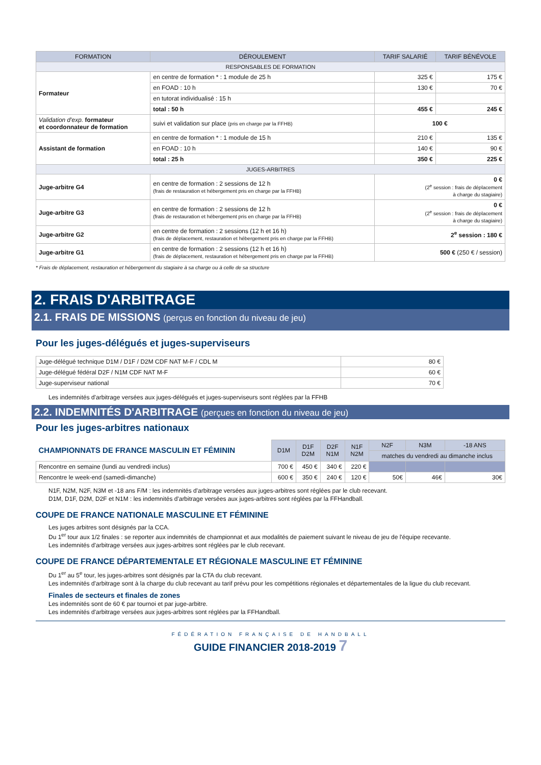| FORMATION | DÉROULEMENT | TARIF SALARIÉ | TARIF BÉNÉVOLE |
| --- | --- | --- | --- |
| RESPONSABLES DE FORMATION | | | |
| Formateur | en centre de formation * : 1 module de 25 h | 325 € | 175 € |
| | en FOAD : 10 h | 130 € | 70 € |
| | en tutorat individualisé : 15 h | | |
| | total : 50 h | 455 € | 245 € |
| Validation d'exp. formateur et coordonnateur de formation | suivi et validation sur place (pris en charge par la FFHB) | 100 € | |
| Assistant de formation | en centre de formation * : 1 module de 15 h | 210 € | 135 € |
| | en FOAD : 10 h | 140 € | 90 € |
| | total : 25 h | 350 € | 225 € |
| JUGES-ARBITRES | | | |
| Juge-arbitre G4 | en centre de formation : 2 sessions de 12 h (frais de restauration et hébergement pris en charge par la FFHB) | 0 € (2<sup>e</sup> session : frais de déplacement à charge du stagiaire) | |
| Juge-arbitre G3 | en centre de formation : 2 sessions de 12 h (frais de restauration et hébergement pris en charge par la FFHB) | 0 € (2<sup>e</sup> session : frais de déplacement à charge du stagiaire) | |
| Juge-arbitre G2 | en centre de formation : 2 sessions (12 h et 16 h) (frais de déplacement, restauration et hébergement pris en charge par la FFHB) | 2<sup>e</sup> session : 180 € | |
| Juge-arbitre G1 | en centre de formation : 2 sessions (12 h et 16 h) (frais de déplacement, restauration et hébergement pris en charge par la FFHB) | 500 € (250 € / session) | |
* Frais de déplacement, restauration et hébergement du stagiaire à sa charge ou à celle de sa structure
2. FRAIS D'ARBITRAGE
2.1. FRAIS DE MISSIONS (perçus en fonction du niveau de jeu)
Pour les juges-délégués et juges-superviseurs
| Juge-délégué technique D1M / D1F / D2M CDF NAT M-F / CDL M | 80 € |
| Juge-délégué fédéral D2F / N1M CDF NAT M-F | 60 € |
| Juge-superviseur national | 70 € |
Les indemnités d'arbitrage versées aux juges-délégués et juges-superviseurs sont réglées par la FFHB
2.2. INDEMNITÉS D'ARBITRAGE (perçues en fonction du niveau de jeu)
Pour les juges-arbitres nationaux
| CHAMPIONNATS DE FRANCE MASCULIN ET FÉMININ | D1M | D1F D2M | D2F N1M | N1F N2M | N2F | N3M | -18 ANS |
| | | | | | matches du vendredi au dimanche inclus | | |
| Rencontre en semaine (lundi au vendredi inclus) | 700 € | 450 € | 340 € | 220 € | | | |
| Rencontre le week-end (samedi-dimanche) | 600 € | 350 € | 240 € | 120 € | 50€ | 46€ | 30€ |
N1F, N2M, N2F, N3M et -18 ans F/M : les indemnités d'arbitrage versées aux juges-arbitres sont réglées par le club recevant.
D1M, D1F, D2M, D2F et N1M : les indemnités d'arbitrage versées aux juges-arbitres sont réglées par la FFHandball.
COUPE DE FRANCE NATIONALE MASCULINE ET FÉMININE
Les juges arbitres sont désignés par la CCA.
Du 1<sup>er</sup> tour aux 1/2 finales : se reporter aux indemnités de championnat et aux modalités de paiement suivant le niveau de jeu de l'équipe recevante.
Les indemnités d'arbitrage versées aux juges-arbitres sont réglées par le club recevant.
COUPE DE FRANCE DÉPARTEMENTALE ET RÉGIONALE MASCULINE ET FÉMININE
Du 1<sup>er</sup> au 5<sup>e</sup> tour, les juges-arbitres sont désignés par la CTA du club recevant.
Les indemnités d'arbitrage sont à la charge du club recevant au tarif prévu pour les compétitions régionales et départementales de la ligue du club recevant.
Finales de secteurs et finales de zones
Les indemnités sont de 60 € par tournoi et par juge-arbitre.
Les indemnités d'arbitrage versées aux juges-arbitres sont réglées par la FFHandball.
FÉDÉRATION FRANÇAISE DE HANDBALL
GUIDE FINANCIER 2018-2019 7